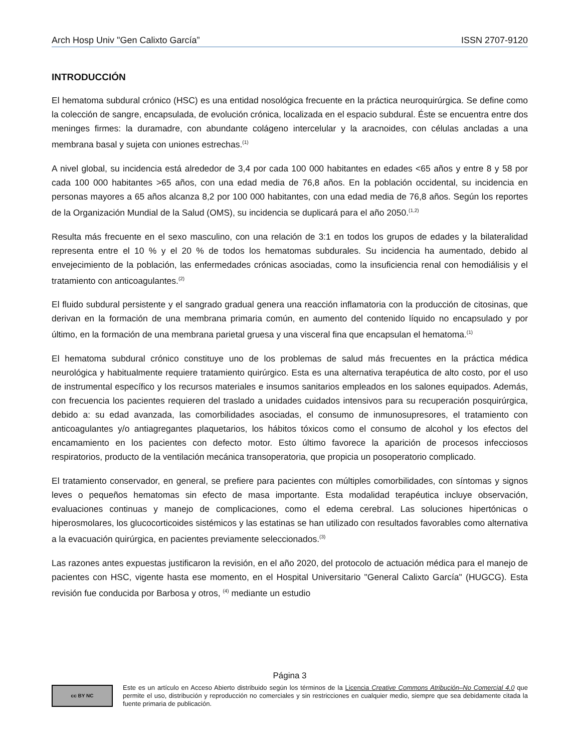Arch Hosp Univ "Gen Calixto García” ISSN 2707-9120
INTRODUCCIÓN
El hematoma subdural crónico (HSC) es una entidad nosológica frecuente en la práctica neuroquirúrgica. Se define como la colección de sangre, encapsulada, de evolución crónica, localizada en el espacio subdural. Éste se encuentra entre dos meninges firmes: la duramadre, con abundante colágeno intercelular y la aracnoides, con células ancladas a una membrana basal y sujeta con uniones estrechas.<sup>(1)</sup>
A nivel global, su incidencia está alrededor de 3,4 por cada 100 000 habitantes en edades <65 años y entre 8 y 58 por cada 100 000 habitantes >65 años, con una edad media de 76,8 años. En la población occidental, su incidencia en personas mayores a 65 años alcanza 8,2 por 100 000 habitantes, con una edad media de 76,8 años. Según los reportes de la Organización Mundial de la Salud (OMS), su incidencia se duplicará para el año 2050.<sup>(1,2)</sup>
Resulta más frecuente en el sexo masculino, con una relación de 3:1 en todos los grupos de edades y la bilateralidad representa entre el 10 % y el 20 % de todos los hematomas subdurales. Su incidencia ha aumentado, debido al envejecimiento de la población, las enfermedades crónicas asociadas, como la insuficiencia renal con hemodiálisis y el tratamiento con anticoagulantes.<sup>(2)</sup>
El fluido subdural persistente y el sangrado gradual genera una reacción inflamatoria con la producción de citosinas, que derivan en la formación de una membrana primaria común, en aumento del contenido líquido no encapsulado y por último, en la formación de una membrana parietal gruesa y una visceral fina que encapsulan el hematoma.<sup>(1)</sup>
El hematoma subdural crónico constituye uno de los problemas de salud más frecuentes en la práctica médica neurológica y habitualmente requiere tratamiento quirúrgico. Esta es una alternativa terapéutica de alto costo, por el uso de instrumental específico y los recursos materiales e insumos sanitarios empleados en los salones equipados. Además, con frecuencia los pacientes requieren del traslado a unidades cuidados intensivos para su recuperación posquirúrgica, debido a: su edad avanzada, las comorbilidades asociadas, el consumo de inmunosupresores, el tratamiento con anticoagulantes y/o antiagregantes plaquetarios, los hábitos tóxicos como el consumo de alcohol y los efectos del encamamiento en los pacientes con defecto motor. Esto último favorece la aparición de procesos infecciosos respiratorios, producto de la ventilación mecánica transoperatoria, que propicia un posoperatorio complicado.
El tratamiento conservador, en general, se prefiere para pacientes con múltiples comorbilidades, con síntomas y signos leves o pequeños hematomas sin efecto de masa importante. Esta modalidad terapéutica incluye observación, evaluaciones continuas y manejo de complicaciones, como el edema cerebral. Las soluciones hipertónicas o hiperosmolares, los glucocorticoides sistémicos y las estatinas se han utilizado con resultados favorables como alternativa a la evacuación quirúrgica, en pacientes previamente seleccionados.<sup>(3)</sup>
Las razones antes expuestas justificaron la revisión, en el año 2020, del protocolo de actuación médica para el manejo de pacientes con HSC, vigente hasta ese momento, en el Hospital Universitario "General Calixto García" (HUGCG). Esta revisión fue conducida por Barbosa y otros, <sup>(4)</sup> mediante un estudio
Página 3
cc BY NC
Este es un artículo en Acceso Abierto distribuido según los términos de la Licencia Creative Commons Atribución–No Comercial 4.0 que permite el uso, distribución y reproducción no comerciales y sin restricciones en cualquier medio, siempre que sea debidamente citada la fuente primaria de publicación.